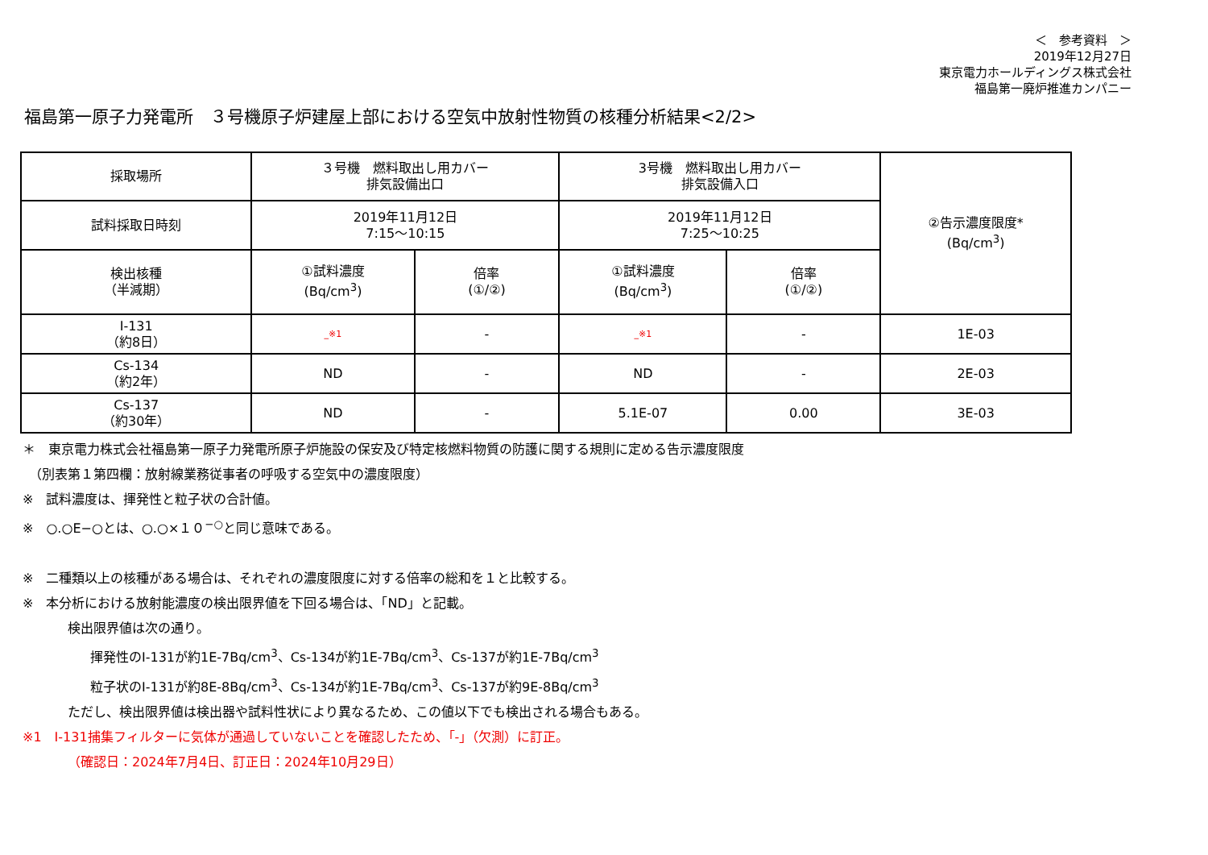＜　参考資料　＞
2019年12月27日
東京電力ホールディングス株式会社
福島第一廃炉推進カンパニー
福島第一原子力発電所　３号機原子炉建屋上部における空気中放射性物質の核種分析結果<2/2>
| 採取場所 | ３号機 燃料取出し用カバー 排気設備出口 | | 3号機 燃料取出し用カバー 排気設備入口 | | ②告示濃度限度* (Bq/cm<sup>3</sup>) |
| 試料採取日時刻 | 2019年11月12日 7:15～10:15 | | 2019年11月12日 7:25～10:25 | | |
| 検出核種 （半減期） | ①試料濃度 (Bq/cm<sup>3</sup>) | 倍率 (①/②) | ①試料濃度 (Bq/cm<sup>3</sup>) | 倍率 (①/②) | |
| I-131 （約8日） | _※1 | - | _※1 | - | 1E-03 |
| Cs-134 （約2年） | ND | - | ND | - | 2E-03 |
| Cs-137 （約30年） | ND | - | 5.1E-07 | 0.00 | 3E-03 |
＊　東京電力株式会社福島第一原子力発電所原子炉施設の保安及び特定核燃料物質の防護に関する規則に定める告示濃度限度
　（別表第１第四欄：放射線業務従事者の呼吸する空気中の濃度限度）
※　試料濃度は、揮発性と粒子状の合計値。
※　○.○E−○とは、○.○×１０<sup>−○</sup>と同じ意味である。
※　二種類以上の核種がある場合は、それぞれの濃度限度に対する倍率の総和を１と比較する。
※　本分析における放射能濃度の検出限界値を下回る場合は、「ND」と記載。
検出限界値は次の通り。
揮発性のI-131が約1E-7Bq/cm<sup>3</sup>、Cs-134が約1E-7Bq/cm<sup>3</sup>、Cs-137が約1E-7Bq/cm<sup>3</sup>
粒子状のI-131が約8E-8Bq/cm<sup>3</sup>、Cs-134が約1E-7Bq/cm<sup>3</sup>、Cs-137が約9E-8Bq/cm<sup>3</sup>
ただし、検出限界値は検出器や試料性状により異なるため、この値以下でも検出される場合もある。
※1　I-131捕集フィルターに気体が通過していないことを確認したため、「-」（欠測）に訂正。
（確認日：2024年7月4日、訂正日：2024年10月29日）